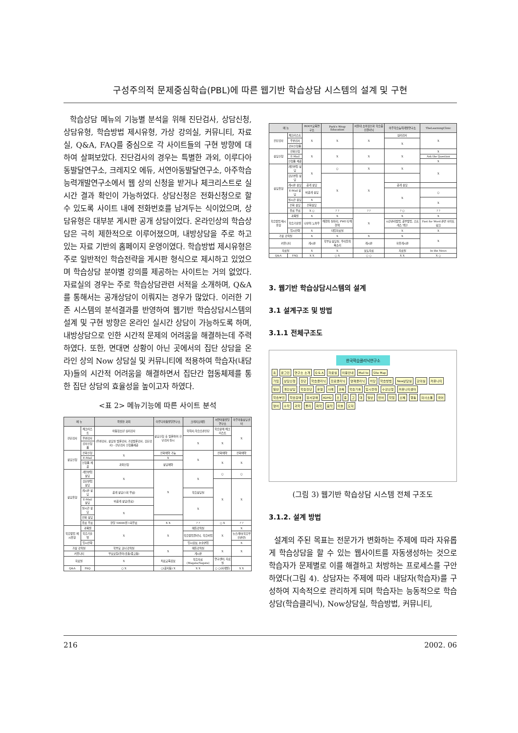구성주의적 문제중심학습(PBL)에 따른 웹기반 학습상담 시스템의 설계 및 구현
학습상담 메뉴의 기능별 분석을 위해 진단검사, 상담신청, 상담유형, 학습방법 제시유형, 가상 강의실, 커뮤니티, 자료실, Q&A, FAQ를 중심으로 각 사이트들의 구현 방향에 대하여 살펴보았다. 진단검사의 경우는 특별한 과외, 이루다아동발달연구소, 크레지오 에듀, 서연아동발달연구소, 아주학습능력개발연구소에서 웹 상의 신청을 받거나 체크리스트로 실시간 결과 확인이 가능하였다. 상담신청은 전화신청으로 할 수 있도록 사이트 내에 전화번호를 남겨두는 식이었으며, 상담유형은 대부분 게시판 공개 상담이었다. 온라인상의 학습상담은 극히 제한적으로 이루어졌으며, 내방상담을 주로 하고 있는 자료 기반의 홈페이지 운영이였다. 학습방법 제시유형은 주로 일반적인 학습전략을 게시판 형식으로 제시하고 있었으며 학습상담 분야별 강의를 제공하는 사이트는 거의 없었다. 자료실의 경우는 주로 학습상담관련 서적을 소개하며, Q&A를 통해서는 공개상담이 이뤄지는 경우가 많았다. 이러한 기존 시스템의 분석결과를 반영하여 웹기반 학습상담시스템의 설계 및 구현 방향은 온라인 실시간 상담이 가능하도록 하며, 내방상담으로 인한 시간적 문제의 어려움을 해결하는데 주력하였다. 또한, 면대면 상황이 아닌 곳에서의 집단 상담을 온라인 상의 Now 상담실 및 커뮤니티에 적용하여 학습자(내담자)들의 시간적 어려움을 해결하면서 집단간 협동체제를 통한 집단 상담의 효율성을 높이고자 하였다.
<표 2> 메뉴기능에 따른 사이트 분석
| 메 뉴 | | 특별한 과외 | 이루다아동발달연구소 | 크레지오에듀 | 서연아동발달연구소 | 아주아동상담센터 |
| --- | --- | --- | --- | --- | --- | --- |
| 진단검사 | 체크리스트 | 아동청소년 심리검사 | 상담신청 후 방문하여 진단검사 실시 | 학력사;학습습관진단 | 학습장애 체크리스트 | X |
| | 우편검사 | (우편검사, 상담실 방문검사, 가정방문검사, 집단검사) - 진단검사 신청폼제공 | | X | X | |
| | 검사신청폼 | | | | | |
| 상담신청 | 전화신청 | X | 전화예약 가능 | X | 전화예약 | 전화예약 |
| | E-Mail | | X | | X | X |
| | 신청폼 제공 | 과외신청 | 상담예약 | | | |
| 상담유형 | 개인면접 상담 | X | X | X | ○ | ○ |
| | 집단면접 상담 | | | | X | X |
| | 게시판 상담 | 공개 상담(1회 무료) | | 학습상담실 | | |
| | E-Mail 상담 | 비공개 상담(유료) | | X | | |
| | 실시간 상담 | X | | | | |
| | 전화 상담 | | | | | |
| | 유료 무료 | 한달 50000원 1회무료 | X X | ? ? | ○ X | ? ? |
| 학습방법 제시유형 | 과목별 | X | X | 에듀강의실 | X | X |
| | 학습기술별 | | | 학습방법클리닉, 학습비법 | | 뉴스레터(학습부진관련) |
| | 입시전략 | | | 입시정보, 논술면접 | | X |
| 가상 강의실 | | 학부모 코너 강의실 | X | 에듀강의실 | X | X |
| 커뮤니티 | | 부모모임(유아/초등/중고등) | | 게시판 | | |
| 자료실 | | X | 치료교육정보 | 학습자료(Magate/Sagate) | 연구센터, 자료실 | |
| Q&A | FAQ | ○ X | ○(공지등) X | X X | ○ ○(사례별) | X X |
| 메 뉴 | | ROOT교육연구소 | Park's Wrap Education | 서울대 소아정신과 학습증진클리닉 | 아주학습능력개발연구소 | TheLearningClinic |
| --- | --- | --- | --- | --- | --- | --- |
| 진단검사 | 체크리스트 | X | X | X | 심리검사 | X |
| | 우편검사 | | | | X | |
| | 검사신청폼 | | | | | |
| 상담신청 | 전화신청 | X | X | X | X | X |
| | E-Mail | | | | | Ask the Question |
| | 신청폼 제공 | | | | | X |
| 상담유형 | 개인면접 상담 | X | ○ | X | X | X |
| | 집단면접 상담 | | X | X | | |
| | 게시판 상담 | 공개 상담 | | | 공개 상담 | |
| | E-Mail 상담 | 비공개 상담 | | | X | ○ |
| | 실시간 상담 | X | | | | X |
| | 전화 상담 | 전화상담 | | | | |
| | 유료 무료 | X ○ | ? ? | ? ? | ? ○ | ? ? |
| 학습방법 제시유형 | 과목별 | X | X | X | X | X |
| | 학습기술별 | 나만의 노하우 | 해결의 실마리, PWE식 해결책 | | 시간관리방법, 공부방법, 스트레스 백신 | Fast for Word 관련 사이트 링크 |
| | 입시전략 | X | 대입자료실 | | X | X |
| 가상 강의실 | | X | X | X | X | X |
| 커뮤니티 | | 게시판 | 학부모 상담실, 우리들의 목소리 | 게시판 | 자유게시판 | |
| 자료실 | | X | X | 보도자료 | 자료실 | In the News |
| Q&A | FAQ | X X | ○ X | ○ ○ | X X | X ○ |
3. 웹기반 학습상담시스템의 설계
3.1 설계구조 및 방법
3.1.1 전체구조도
한국학습클리닉연구소
홈 로그인 연구소 소개 Q & A 자료실 이용안내 Mail to Site Map
가입 상담신청 진단 학습클리닉 진로클리닉 영재클리닉 치당 학습방법 Now상담실 강의실 커뮤니티
일반 개인상담 학습진단 유형 사례 과목 학습기술 입시전략 수강신청 커뮤니티센터
학습부진 학습장애 정서장애 ADHD 초 중 고 대 일반 언어 학업 신체 행동 의사소통 국어 영어 수학 과학 물리 화학 음악 미술 도덕
(그림 3) 웹기반 학습상담 시스템 전체 구조도
3.1.2. 설계 방법
설계의 주된 목표는 전문가가 변화하는 주제에 따라 자유롭게 학습상담을 할 수 있는 웹사이트를 자동생성하는 것으로 학습자가 문제별로 이를 해결하고 처방하는 프로세스를 구안하였다(그림 4). 상담자는 주제에 따라 내담자(학습자)를 구성하여 지속적으로 관리하게 되며 학습자는 능동적으로 학습상담(학습클리닉), Now상담실, 학습방법, 커뮤니티,
216 2002. 06